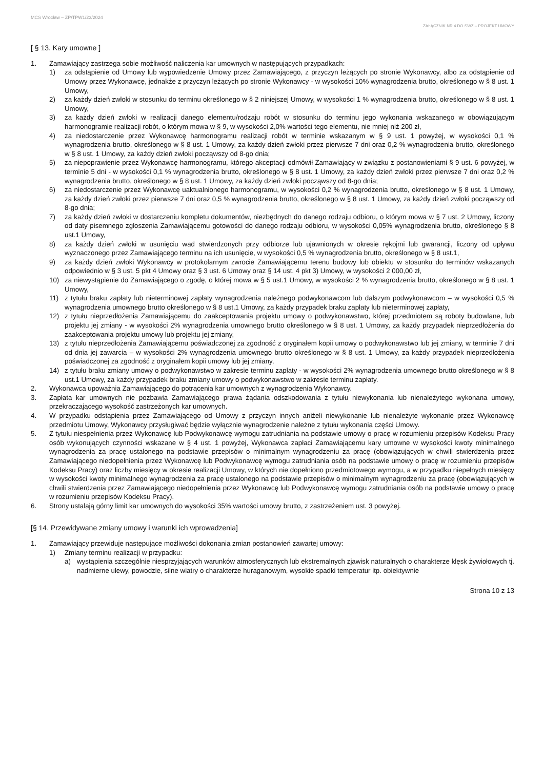MCS Wrocław – ZP/TPW1/23/2024
ZAŁĄCZNIK NR 4 DO SWZ – PROJEKT UMOWY
[ § 13. Kary umowne ]
1. Zamawiający zastrzega sobie możliwość naliczenia kar umownych w następujących przypadkach:
1) za odstąpienie od Umowy lub wypowiedzenie Umowy przez Zamawiającego, z przyczyn leżących po stronie Wykonawcy, albo za odstąpienie od Umowy przez Wykonawcę, jednakże z przyczyn leżących po stronie Wykonawcy - w wysokości 10% wynagrodzenia brutto, określonego w § 8 ust. 1 Umowy,
2) za każdy dzień zwłoki w stosunku do terminu określonego w § 2 niniejszej Umowy, w wysokości 1 % wynagrodzenia brutto, określonego w § 8 ust. 1 Umowy,
3) za każdy dzień zwłoki w realizacji danego elementu/rodzaju robót w stosunku do terminu jego wykonania wskazanego w obowiązującym harmonogramie realizacji robót, o którym mowa w § 9, w wysokości 2,0% wartości tego elementu, nie mniej niż 200 zł,
4) za niedostarczenie przez Wykonawcę harmonogramu realizacji robót w terminie wskazanym w § 9 ust. 1 powyżej, w wysokości 0,1 % wynagrodzenia brutto, określonego w § 8 ust. 1 Umowy, za każdy dzień zwłoki przez pierwsze 7 dni oraz 0,2 % wynagrodzenia brutto, określonego w § 8 ust. 1 Umowy, za każdy dzień zwłoki począwszy od 8-go dnia;
5) za niepoprawienie przez Wykonawcę harmonogramu, którego akceptacji odmówił Zamawiający w związku z postanowieniami § 9 ust. 6 powyżej, w terminie 5 dni - w wysokości 0,1 % wynagrodzenia brutto, określonego w § 8 ust. 1 Umowy, za każdy dzień zwłoki przez pierwsze 7 dni oraz 0,2 % wynagrodzenia brutto, określonego w § 8 ust. 1 Umowy, za każdy dzień zwłoki począwszy od 8-go dnia;
6) za niedostarczenie przez Wykonawcę uaktualnionego harmonogramu, w wysokości 0,2 % wynagrodzenia brutto, określonego w § 8 ust. 1 Umowy, za każdy dzień zwłoki przez pierwsze 7 dni oraz 0,5 % wynagrodzenia brutto, określonego w § 8 ust. 1 Umowy, za każdy dzień zwłoki począwszy od 8-go dnia;
7) za każdy dzień zwłoki w dostarczeniu kompletu dokumentów, niezbędnych do danego rodzaju odbioru, o którym mowa w § 7 ust. 2 Umowy, liczony od daty pisemnego zgłoszenia Zamawiającemu gotowości do danego rodzaju odbioru, w wysokości 0,05% wynagrodzenia brutto, określonego § 8 ust.1 Umowy,
8) za każdy dzień zwłoki w usunięciu wad stwierdzonych przy odbiorze lub ujawnionych w okresie rękojmi lub gwarancji, liczony od upływu wyznaczonego przez Zamawiającego terminu na ich usunięcie, w wysokości 0,5 % wynagrodzenia brutto, określonego w § 8 ust.1,
9) za każdy dzień zwłoki Wykonawcy w protokolarnym zwrocie Zamawiającemu terenu budowy lub obiektu w stosunku do terminów wskazanych odpowiednio w § 3 ust. 5 pkt 4 Umowy oraz § 3 ust. 6 Umowy oraz § 14 ust. 4 pkt 3) Umowy, w wysokości 2 000,00 zł,
10) za niewystąpienie do Zamawiającego o zgodę, o której mowa w § 5 ust.1 Umowy, w wysokości 2 % wynagrodzenia brutto, określonego w § 8 ust. 1 Umowy,
11) z tytułu braku zapłaty lub nieterminowej zapłaty wynagrodzenia należnego podwykonawcom lub dalszym podwykonawcom – w wysokości 0,5 % wynagrodzenia umownego brutto określonego w § 8 ust.1 Umowy, za każdy przypadek braku zapłaty lub nieterminowej zapłaty,
12) z tytułu nieprzedłożenia Zamawiającemu do zaakceptowania projektu umowy o podwykonawstwo, której przedmiotem są roboty budowlane, lub projektu jej zmiany - w wysokości 2% wynagrodzenia umownego brutto określonego w § 8 ust. 1 Umowy, za każdy przypadek nieprzedłożenia do zaakceptowania projektu umowy lub projektu jej zmiany,
13) z tytułu nieprzedłożenia Zamawiającemu poświadczonej za zgodność z oryginałem kopii umowy o podwykonawstwo lub jej zmiany, w terminie 7 dni od dnia jej zawarcia – w wysokości 2% wynagrodzenia umownego brutto określonego w § 8 ust. 1 Umowy, za każdy przypadek nieprzedłożenia poświadczonej za zgodność z oryginałem kopii umowy lub jej zmiany,
14) z tytułu braku zmiany umowy o podwykonawstwo w zakresie terminu zapłaty - w wysokości 2% wynagrodzenia umownego brutto określonego w § 8 ust.1 Umowy, za każdy przypadek braku zmiany umowy o podwykonawstwo w zakresie terminu zapłaty.
2. Wykonawca upoważnia Zamawiającego do potrącenia kar umownych z wynagrodzenia Wykonawcy.
3. Zapłata kar umownych nie pozbawia Zamawiającego prawa żądania odszkodowania z tytułu niewykonania lub nienależytego wykonana umowy, przekraczającego wysokość zastrzeżonych kar umownych.
4. W przypadku odstąpienia przez Zamawiającego od Umowy z przyczyn innych aniżeli niewykonanie lub nienależyte wykonanie przez Wykonawcę przedmiotu Umowy, Wykonawcy przysługiwać będzie wyłącznie wynagrodzenie należne z tytułu wykonania części Umowy.
5. Z tytułu niespełnienia przez Wykonawcę lub Podwykonawcę wymogu zatrudniania na podstawie umowy o pracę w rozumieniu przepisów Kodeksu Pracy osób wykonujących czynności wskazane w § 4 ust. 1 powyżej, Wykonawca zapłaci Zamawiającemu kary umowne w wysokości kwoty minimalnego wynagrodzenia za pracę ustalonego na podstawie przepisów o minimalnym wynagrodzeniu za pracę (obowiązujących w chwili stwierdzenia przez Zamawiającego niedopełnienia przez Wykonawcę lub Podwykonawcę wymogu zatrudniania osób na podstawie umowy o pracę w rozumieniu przepisów Kodeksu Pracy) oraz liczby miesięcy w okresie realizacji Umowy, w których nie dopełniono przedmiotowego wymogu, a w przypadku niepełnych miesięcy w wysokości kwoty minimalnego wynagrodzenia za pracę ustalonego na podstawie przepisów o minimalnym wynagrodzeniu za pracę (obowiązujących w chwili stwierdzenia przez Zamawiającego niedopełnienia przez Wykonawcę lub Podwykonawcę wymogu zatrudniania osób na podstawie umowy o pracę w rozumieniu przepisów Kodeksu Pracy).
6. Strony ustalają górny limit kar umownych do wysokości 35% wartości umowy brutto, z zastrzeżeniem ust. 3 powyżej.
[§ 14. Przewidywane zmiany umowy i warunki ich wprowadzenia]
1. Zamawiający przewiduje następujące możliwości dokonania zmian postanowień zawartej umowy:
1) Zmiany terminu realizacji w przypadku:
a) wystąpienia szczególnie niesprzyjających warunków atmosferycznych lub ekstremalnych zjawisk naturalnych o charakterze klęsk żywiołowych tj. nadmierne ulewy, powodzie, silne wiatry o charakterze huraganowym, wysokie spadki temperatur itp. obiektywnie
Strona 10 z 13